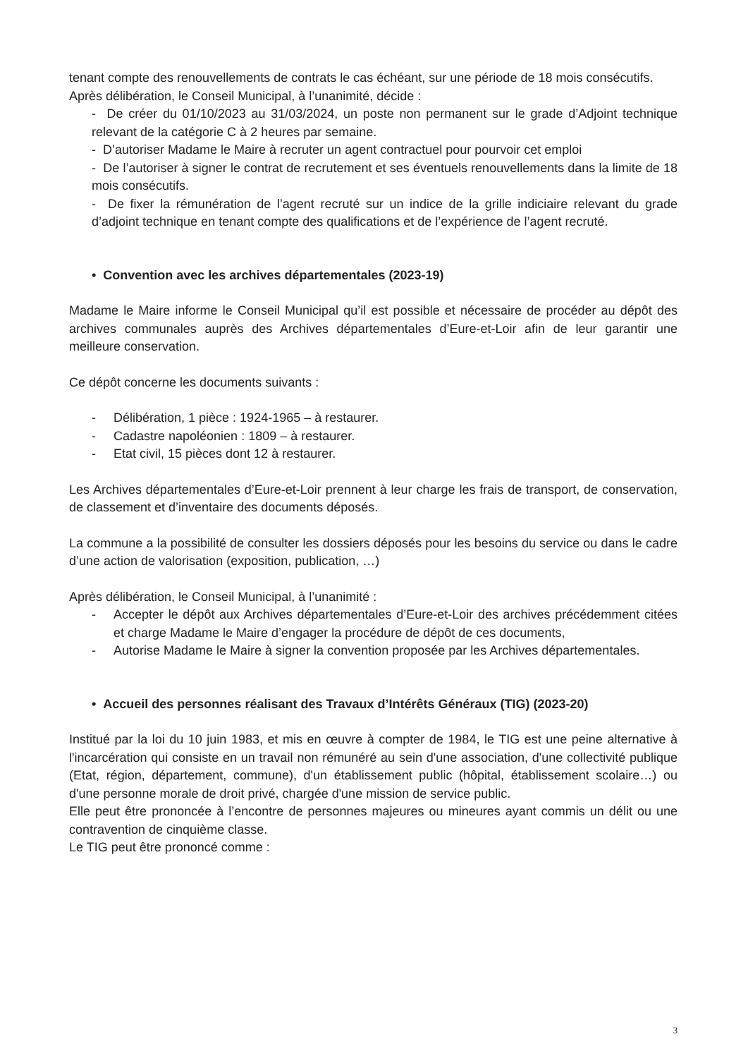tenant compte des renouvellements de contrats le cas échéant, sur une période de 18 mois consécutifs.
Après délibération, le Conseil Municipal, à l’unanimité, décide :
- De créer du 01/10/2023 au 31/03/2024, un poste non permanent sur le grade d’Adjoint technique relevant de la catégorie C à 2 heures par semaine.
- D’autoriser Madame le Maire à recruter un agent contractuel pour pourvoir cet emploi
- De l’autoriser à signer le contrat de recrutement et ses éventuels renouvellements dans la limite de 18 mois consécutifs.
- De fixer la rémunération de l’agent recruté sur un indice de la grille indiciaire relevant du grade d’adjoint technique en tenant compte des qualifications et de l’expérience de l’agent recruté.
• Convention avec les archives départementales (2023-19)
Madame le Maire informe le Conseil Municipal qu’il est possible et nécessaire de procéder au dépôt des archives communales auprès des Archives départementales d’Eure-et-Loir afin de leur garantir une meilleure conservation.
Ce dépôt concerne les documents suivants :
- Délibération, 1 pièce : 1924-1965 – à restaurer.
- Cadastre napoléonien : 1809 – à restaurer.
- Etat civil, 15 pièces dont 12 à restaurer.
Les Archives départementales d’Eure-et-Loir prennent à leur charge les frais de transport, de conservation, de classement et d’inventaire des documents déposés.
La commune a la possibilité de consulter les dossiers déposés pour les besoins du service ou dans le cadre d’une action de valorisation (exposition, publication, …)
Après délibération, le Conseil Municipal, à l’unanimité :
- Accepter le dépôt aux Archives départementales d’Eure-et-Loir des archives précédemment citées et charge Madame le Maire d’engager la procédure de dépôt de ces documents,
- Autorise Madame le Maire à signer la convention proposée par les Archives départementales.
• Accueil des personnes réalisant des Travaux d’Intérêts Généraux (TIG) (2023-20)
Institué par la loi du 10 juin 1983, et mis en œuvre à compter de 1984, le TIG est une peine alternative à l'incarcération qui consiste en un travail non rémunéré au sein d'une association, d'une collectivité publique (Etat, région, département, commune), d'un établissement public (hôpital, établissement scolaire…) ou d'une personne morale de droit privé, chargée d'une mission de service public.
Elle peut être prononcée à l’encontre de personnes majeures ou mineures ayant commis un délit ou une contravention de cinquième classe.
Le TIG peut être prononcé comme :
3